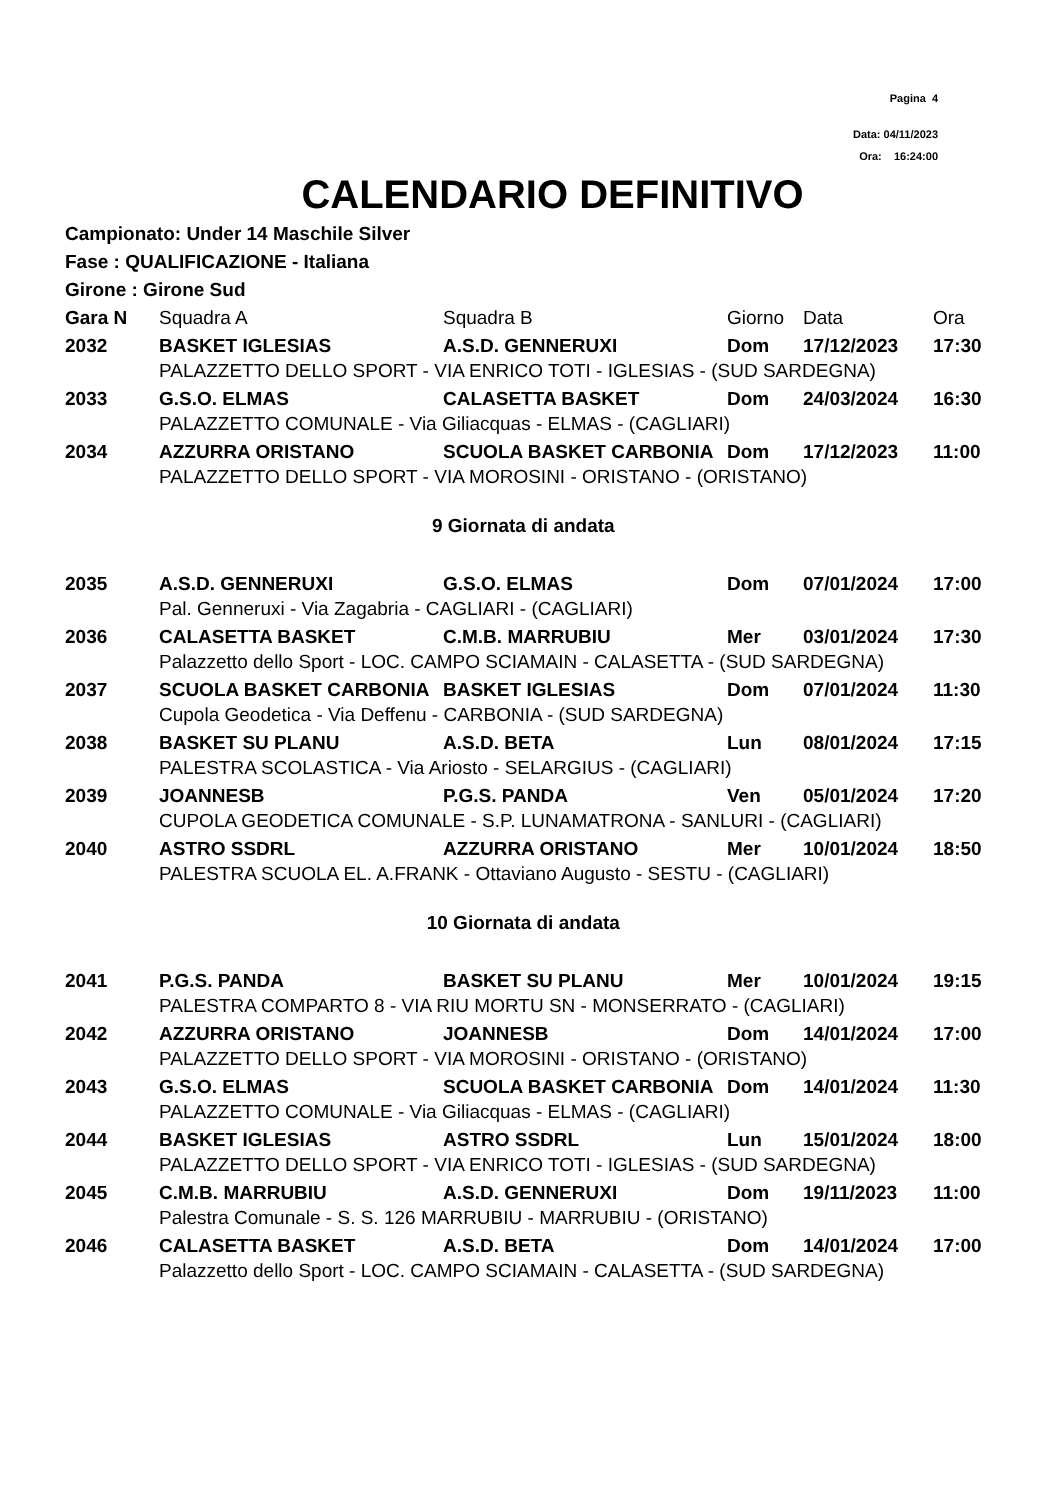Pagina 4
Data: 04/11/2023
Ora: 16:24:00
CALENDARIO DEFINITIVO
Campionato: Under 14 Maschile Silver
Fase : QUALIFICAZIONE - Italiana
Girone : Girone Sud
| Gara N | Squadra A | Squadra B | Giorno | Data | Ora |
| --- | --- | --- | --- | --- | --- |
| 2032 | BASKET IGLESIAS | A.S.D. GENNERUXI | Dom | 17/12/2023 | 17:30 |
| | PALAZZETTO DELLO SPORT - VIA ENRICO TOTI - IGLESIAS - (SUD SARDEGNA) | | | | |
| 2033 | G.S.O. ELMAS | CALASETTA BASKET | Dom | 24/03/2024 | 16:30 |
| | PALAZZETTO COMUNALE - Via Giliacquas - ELMAS - (CAGLIARI) | | | | |
| 2034 | AZZURRA ORISTANO | SCUOLA BASKET CARBONIA | Dom | 17/12/2023 | 11:00 |
| | PALAZZETTO DELLO SPORT - VIA MOROSINI - ORISTANO - (ORISTANO) | | | | |
| 9 Giornata di andata | | | | | |
| 2035 | A.S.D. GENNERUXI | G.S.O. ELMAS | Dom | 07/01/2024 | 17:00 |
| | Pal. Genneruxi - Via Zagabria - CAGLIARI - (CAGLIARI) | | | | |
| 2036 | CALASETTA BASKET | C.M.B. MARRUBIU | Mer | 03/01/2024 | 17:30 |
| | Palazzetto dello Sport - LOC. CAMPO SCIAMAIN - CALASETTA - (SUD SARDEGNA) | | | | |
| 2037 | SCUOLA BASKET CARBONIA | BASKET IGLESIAS | Dom | 07/01/2024 | 11:30 |
| | Cupola Geodetica - Via Deffenu - CARBONIA - (SUD SARDEGNA) | | | | |
| 2038 | BASKET SU PLANU | A.S.D. BETA | Lun | 08/01/2024 | 17:15 |
| | PALESTRA SCOLASTICA - Via Ariosto - SELARGIUS - (CAGLIARI) | | | | |
| 2039 | JOANNESB | P.G.S. PANDA | Ven | 05/01/2024 | 17:20 |
| | CUPOLA GEODETICA COMUNALE - S.P. LUNAMATRONA - SANLURI - (CAGLIARI) | | | | |
| 2040 | ASTRO SSDRL | AZZURRA ORISTANO | Mer | 10/01/2024 | 18:50 |
| | PALESTRA SCUOLA EL. A.FRANK - Ottaviano Augusto - SESTU - (CAGLIARI) | | | | |
| 10 Giornata di andata | | | | | |
| 2041 | P.G.S. PANDA | BASKET SU PLANU | Mer | 10/01/2024 | 19:15 |
| | PALESTRA COMPARTO 8 - VIA RIU MORTU SN - MONSERRATO - (CAGLIARI) | | | | |
| 2042 | AZZURRA ORISTANO | JOANNESB | Dom | 14/01/2024 | 17:00 |
| | PALAZZETTO DELLO SPORT - VIA MOROSINI - ORISTANO - (ORISTANO) | | | | |
| 2043 | G.S.O. ELMAS | SCUOLA BASKET CARBONIA | Dom | 14/01/2024 | 11:30 |
| | PALAZZETTO COMUNALE - Via Giliacquas - ELMAS - (CAGLIARI) | | | | |
| 2044 | BASKET IGLESIAS | ASTRO SSDRL | Lun | 15/01/2024 | 18:00 |
| | PALAZZETTO DELLO SPORT - VIA ENRICO TOTI - IGLESIAS - (SUD SARDEGNA) | | | | |
| 2045 | C.M.B. MARRUBIU | A.S.D. GENNERUXI | Dom | 19/11/2023 | 11:00 |
| | Palestra Comunale - S. S. 126 MARRUBIU - MARRUBIU - (ORISTANO) | | | | |
| 2046 | CALASETTA BASKET | A.S.D. BETA | Dom | 14/01/2024 | 17:00 |
| | Palazzetto dello Sport - LOC. CAMPO SCIAMAIN - CALASETTA - (SUD SARDEGNA) | | | | |